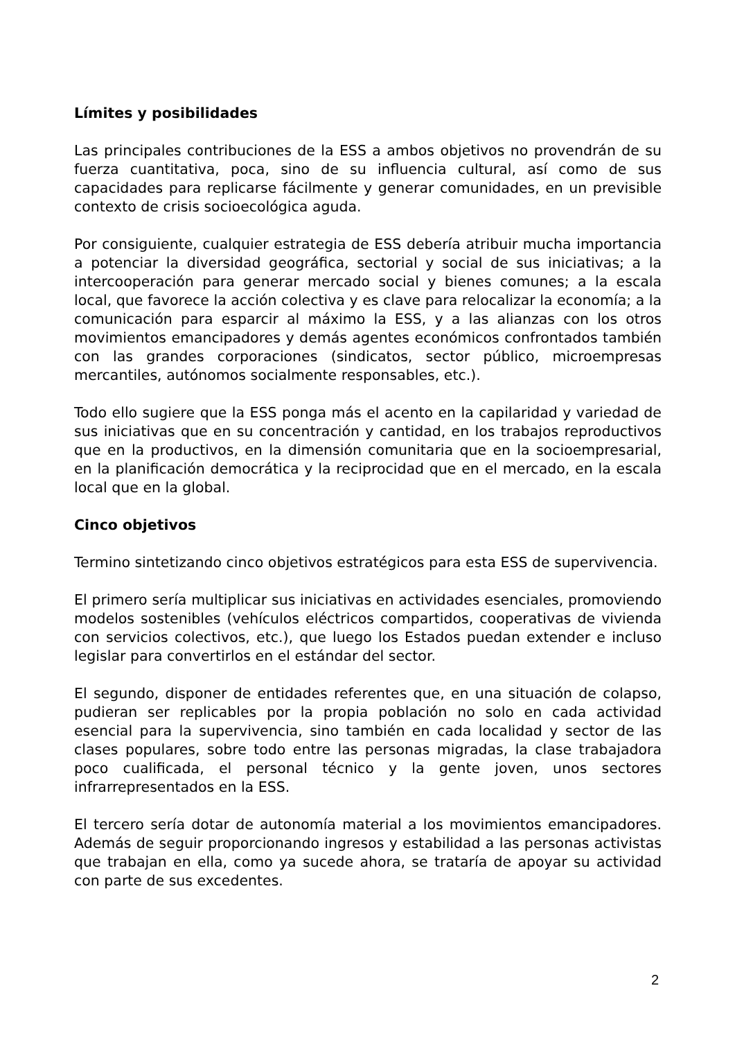Límites y posibilidades
Las principales contribuciones de la ESS a ambos objetivos no provendrán de su fuerza cuantitativa, poca, sino de su influencia cultural, así como de sus capacidades para replicarse fácilmente y generar comunidades, en un previsible contexto de crisis socioecológica aguda.
Por consiguiente, cualquier estrategia de ESS debería atribuir mucha importancia a potenciar la diversidad geográfica, sectorial y social de sus iniciativas; a la intercooperación para generar mercado social y bienes comunes; a la escala local, que favorece la acción colectiva y es clave para relocalizar la economía; a la comunicación para esparcir al máximo la ESS, y a las alianzas con los otros movimientos emancipadores y demás agentes económicos confrontados también con las grandes corporaciones (sindicatos, sector público, microempresas mercantiles, autónomos socialmente responsables, etc.).
Todo ello sugiere que la ESS ponga más el acento en la capilaridad y variedad de sus iniciativas que en su concentración y cantidad, en los trabajos reproductivos que en la productivos, en la dimensión comunitaria que en la socioempresarial, en la planificación democrática y la reciprocidad que en el mercado, en la escala local que en la global.
Cinco objetivos
Termino sintetizando cinco objetivos estratégicos para esta ESS de supervivencia.
El primero sería multiplicar sus iniciativas en actividades esenciales, promoviendo modelos sostenibles (vehículos eléctricos compartidos, cooperativas de vivienda con servicios colectivos, etc.), que luego los Estados puedan extender e incluso legislar para convertirlos en el estándar del sector.
El segundo, disponer de entidades referentes que, en una situación de colapso, pudieran ser replicables por la propia población no solo en cada actividad esencial para la supervivencia, sino también en cada localidad y sector de las clases populares, sobre todo entre las personas migradas, la clase trabajadora poco cualificada, el personal técnico y la gente joven, unos sectores infrarrepresentados en la ESS.
El tercero sería dotar de autonomía material a los movimientos emancipadores. Además de seguir proporcionando ingresos y estabilidad a las personas activistas que trabajan en ella, como ya sucede ahora, se trataría de apoyar su actividad con parte de sus excedentes.
2